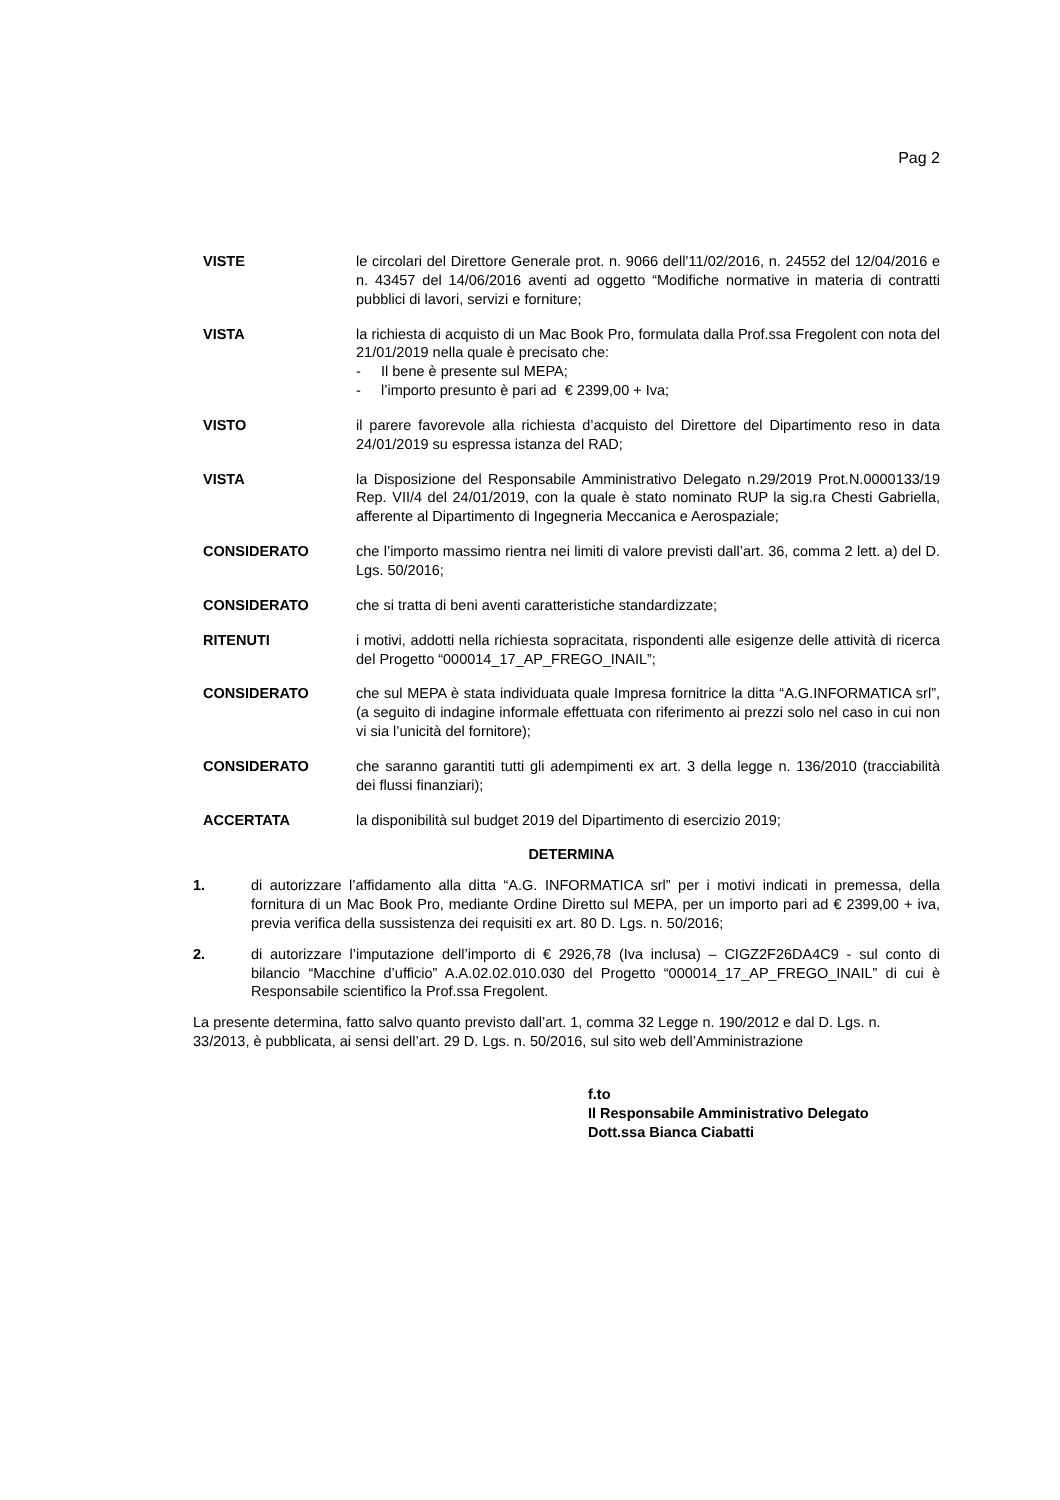Pag 2
VISTE le circolari del Direttore Generale prot. n. 9066 dell’11/02/2016, n. 24552 del 12/04/2016 e n. 43457 del 14/06/2016 aventi ad oggetto “Modifiche normative in materia di contratti pubblici di lavori, servizi e forniture;
VISTA la richiesta di acquisto di un Mac Book Pro, formulata dalla Prof.ssa Fregolent con nota del 21/01/2019 nella quale è precisato che:
- Il bene è presente sul MEPA;
- l’importo presunto è pari ad € 2399,00 + Iva;
VISTO il parere favorevole alla richiesta d’acquisto del Direttore del Dipartimento reso in data 24/01/2019 su espressa istanza del RAD;
VISTA la Disposizione del Responsabile Amministrativo Delegato n.29/2019 Prot.N.0000133/19 Rep. VII/4 del 24/01/2019, con la quale è stato nominato RUP la sig.ra Chesti Gabriella, afferente al Dipartimento di Ingegneria Meccanica e Aerospaziale;
CONSIDERATO che l’importo massimo rientra nei limiti di valore previsti dall’art. 36, comma 2 lett. a) del D. Lgs. 50/2016;
CONSIDERATO che si tratta di beni aventi caratteristiche standardizzate;
RITENUTI i motivi, addotti nella richiesta sopracitata, rispondenti alle esigenze delle attività di ricerca del Progetto “000014_17_AP_FREGO_INAIL”;
CONSIDERATO che sul MEPA è stata individuata quale Impresa fornitrice la ditta “A.G.INFORMATICA srl”, (a seguito di indagine informale effettuata con riferimento ai prezzi solo nel caso in cui non vi sia l’unicità del fornitore);
CONSIDERATO che saranno garantiti tutti gli adempimenti ex art. 3 della legge n. 136/2010 (tracciabilità dei flussi finanziari);
ACCERTATA la disponibilità sul budget 2019 del Dipartimento di esercizio 2019;
DETERMINA
1. di autorizzare l’affidamento alla ditta “A.G. INFORMATICA srl” per i motivi indicati in premessa, della fornitura di un Mac Book Pro, mediante Ordine Diretto sul MEPA, per un importo pari ad € 2399,00 + iva, previa verifica della sussistenza dei requisiti ex art. 80 D. Lgs. n. 50/2016;
2. di autorizzare l’imputazione dell’importo di € 2926,78 (Iva inclusa) – CIGZ2F26DA4C9 - sul conto di bilancio “Macchine d’ufficio” A.A.02.02.010.030 del Progetto “000014_17_AP_FREGO_INAIL” di cui è Responsabile scientifico la Prof.ssa Fregolent.
La presente determina, fatto salvo quanto previsto dall’art. 1, comma 32 Legge n. 190/2012 e dal D. Lgs. n. 33/2013, è pubblicata, ai sensi dell’art. 29 D. Lgs. n. 50/2016, sul sito web dell’Amministrazione
f.to
Il Responsabile Amministrativo Delegato
Dott.ssa Bianca Ciabatti